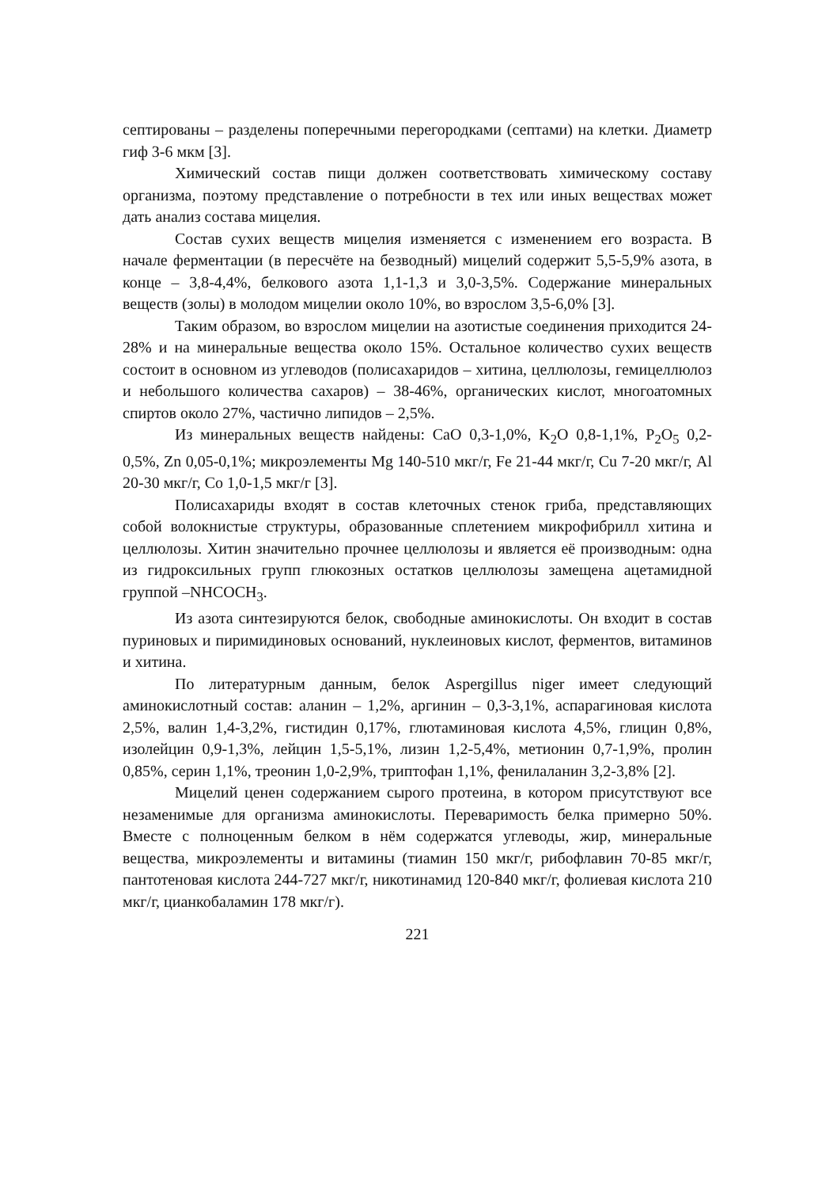септированы – разделены поперечными перегородками (септами) на клетки. Диаметр гиф 3-6 мкм [3].
Химический состав пищи должен соответствовать химическому составу организма, поэтому представление о потребности в тех или иных веществах может дать анализ состава мицелия.
Состав сухих веществ мицелия изменяется с изменением его возраста. В начале ферментации (в пересчёте на безводный) мицелий содержит 5,5-5,9% азота, в конце – 3,8-4,4%, белкового азота 1,1-1,3 и 3,0-3,5%. Содержание минеральных веществ (золы) в молодом мицелии около 10%, во взрослом 3,5-6,0% [3].
Таким образом, во взрослом мицелии на азотистые соединения приходится 24-28% и на минеральные вещества около 15%. Остальное количество сухих веществ состоит в основном из углеводов (полисахаридов – хитина, целлюлозы, гемицеллюлоз и небольшого количества сахаров) – 38-46%, органических кислот, многоатомных спиртов около 27%, частично липидов – 2,5%.
Из минеральных веществ найдены: CaO 0,3-1,0%, K<sub>2</sub>O 0,8-1,1%, P<sub>2</sub>O<sub>5</sub> 0,2-0,5%, Zn 0,05-0,1%; микроэлементы Mg 140-510 мкг/г, Fe 21-44 мкг/г, Cu 7-20 мкг/г, Al 20-30 мкг/г, Co 1,0-1,5 мкг/г [3].
Полисахариды входят в состав клеточных стенок гриба, представляющих собой волокнистые структуры, образованные сплетением микрофибрилл хитина и целлюлозы. Хитин значительно прочнее целлюлозы и является её производным: одна из гидроксильных групп глюкозных остатков целлюлозы замещена ацетамидной группой –NHCOCH<sub>3</sub>.
Из азота синтезируются белок, свободные аминокислоты. Он входит в состав пуриновых и пиримидиновых оснований, нуклеиновых кислот, ферментов, витаминов и хитина.
По литературным данным, белок Aspergillus niger имеет следующий аминокислотный состав: аланин – 1,2%, аргинин – 0,3-3,1%, аспарагиновая кислота 2,5%, валин 1,4-3,2%, гистидин 0,17%, глютаминовая кислота 4,5%, глицин 0,8%, изолейцин 0,9-1,3%, лейцин 1,5-5,1%, лизин 1,2-5,4%, метионин 0,7-1,9%, пролин 0,85%, серин 1,1%, треонин 1,0-2,9%, триптофан 1,1%, фенилаланин 3,2-3,8% [2].
Мицелий ценен содержанием сырого протеина, в котором присутствуют все незаменимые для организма аминокислоты. Переваримость белка примерно 50%. Вместе с полноценным белком в нём содержатся углеводы, жир, минеральные вещества, микроэлементы и витамины (тиамин 150 мкг/г, рибофлавин 70-85 мкг/г, пантотеновая кислота 244-727 мкг/г, никотинамид 120-840 мкг/г, фолиевая кислота 210 мкг/г, цианкобаламин 178 мкг/г).
221